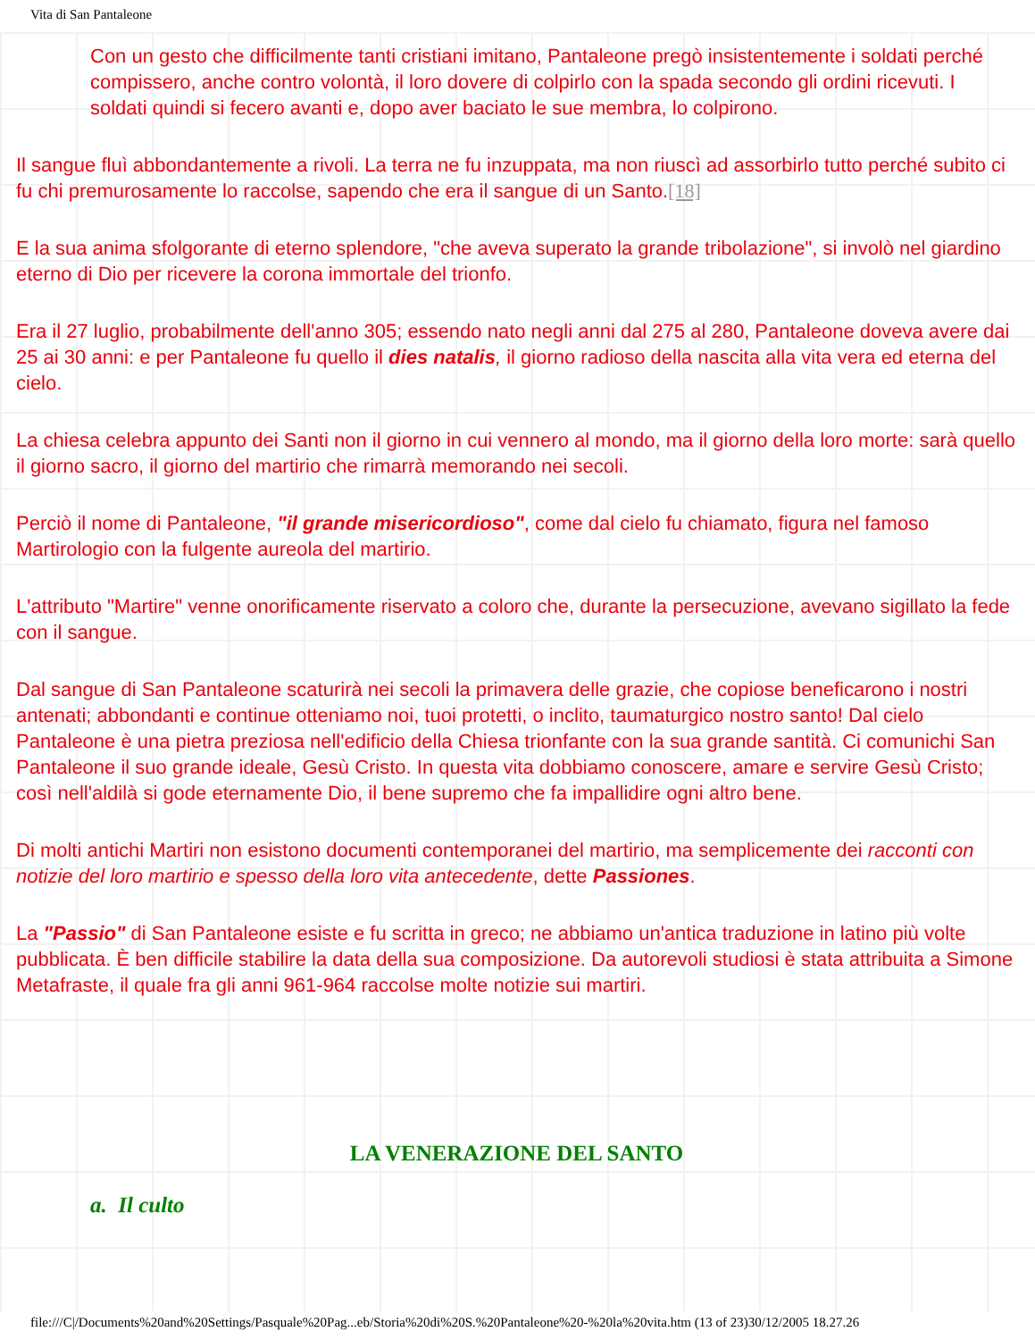Vita di San Pantaleone
Con un gesto che difficilmente tanti cristiani imitano, Pantaleone pregò insistentemente i soldati perché compissero, anche contro volontà, il loro dovere di colpirlo con la spada secondo gli ordini ricevuti. I soldati quindi si fecero avanti e, dopo aver baciato le sue membra, lo colpirono.
Il sangue fluì abbondantemente a rivoli. La terra ne fu inzuppata, ma non riuscì ad assorbirlo tutto perché subito ci fu chi premurosamente lo raccolse, sapendo che era il sangue di un Santo.[18]
E la sua anima sfolgorante di eterno splendore, "che aveva superato la grande tribolazione", si involò nel giardino eterno di Dio per ricevere la corona immortale del trionfo.
Era il 27 luglio, probabilmente dell'anno 305; essendo nato negli anni dal 275 al 280, Pantaleone doveva avere dai 25 ai 30 anni: e per Pantaleone fu quello il dies natalis, il giorno radioso della nascita alla vita vera ed eterna del cielo.
La chiesa celebra appunto dei Santi non il giorno in cui vennero al mondo, ma il giorno della loro morte: sarà quello il giorno sacro, il giorno del martirio che rimarrà memorando nei secoli.
Perciò il nome di Pantaleone, "il grande misericordioso", come dal cielo fu chiamato, figura nel famoso Martirologio con la fulgente aureola del martirio.
L'attributo "Martire" venne onorificamente riservato a coloro che, durante la persecuzione, avevano sigillato la fede con il sangue.
Dal sangue di San Pantaleone scaturirà nei secoli la primavera delle grazie, che copiose beneficarono i nostri antenati; abbondanti e continue otteniamo noi, tuoi protetti, o inclito, taumaturgico nostro santo! Dal cielo Pantaleone è una pietra preziosa nell'edificio della Chiesa trionfante con la sua grande santità. Ci comunichi San Pantaleone il suo grande ideale, Gesù Cristo. In questa vita dobbiamo conoscere, amare e servire Gesù Cristo; così nell'aldilà si gode eternamente Dio, il bene supremo che fa impallidire ogni altro bene.
Di molti antichi Martiri non esistono documenti contemporanei del martirio, ma semplicemente dei racconti con notizie del loro martirio e spesso della loro vita antecedente, dette Passiones.
La "Passio" di San Pantaleone esiste e fu scritta in greco; ne abbiamo un'antica traduzione in latino più volte pubblicata. È ben difficile stabilire la data della sua composizione. Da autorevoli studiosi è stata attribuita a Simone Metafraste, il quale fra gli anni 961-964 raccolse molte notizie sui martiri.
LA VENERAZIONE DEL SANTO
a. Il culto
file:///C|/Documents%20and%20Settings/Pasquale%20Pag...eb/Storia%20di%20S.%20Pantaleone%20-%20la%20vita.htm (13 of 23)30/12/2005 18.27.26